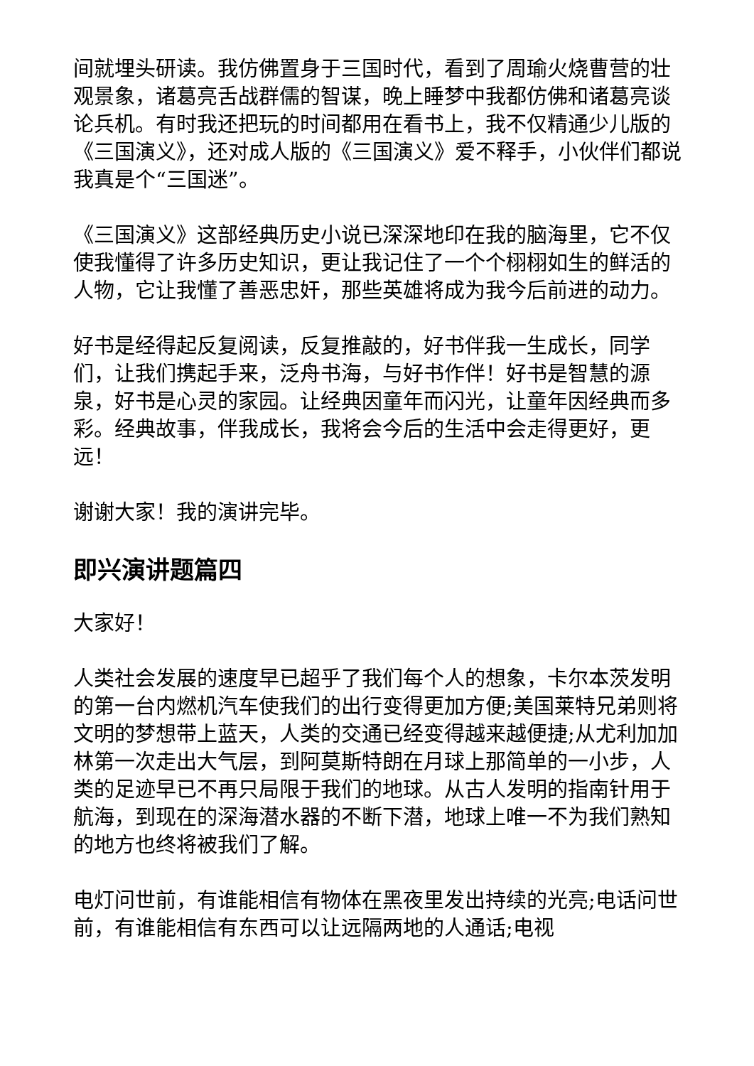间就埋头研读。我仿佛置身于三国时代，看到了周瑜火烧曹营的壮观景象，诸葛亮舌战群儒的智谋，晚上睡梦中我都仿佛和诸葛亮谈论兵机。有时我还把玩的时间都用在看书上，我不仅精通少儿版的《三国演义》，还对成人版的《三国演义》爱不释手，小伙伴们都说我真是个“三国迷”。
《三国演义》这部经典历史小说已深深地印在我的脑海里，它不仅使我懂得了许多历史知识，更让我记住了一个个栩栩如生的鲜活的人物，它让我懂了善恶忠奸，那些英雄将成为我今后前进的动力。
好书是经得起反复阅读，反复推敲的，好书伴我一生成长，同学们，让我们携起手来，泛舟书海，与好书作伴！好书是智慧的源泉，好书是心灵的家园。让经典因童年而闪光，让童年因经典而多彩。经典故事，伴我成长，我将会今后的生活中会走得更好，更远！
谢谢大家！我的演讲完毕。
即兴演讲题篇四
大家好！
人类社会发展的速度早已超乎了我们每个人的想象，卡尔本茨发明的第一台内燃机汽车使我们的出行变得更加方便;美国莱特兄弟则将文明的梦想带上蓝天，人类的交通已经变得越来越便捷;从尤利加加林第一次走出大气层，到阿莫斯特朗在月球上那简单的一小步，人类的足迹早已不再只局限于我们的地球。从古人发明的指南针用于航海，到现在的深海潜水器的不断下潜，地球上唯一不为我们熟知的地方也终将被我们了解。
电灯问世前，有谁能相信有物体在黑夜里发出持续的光亮;电话问世前，有谁能相信有东西可以让远隔两地的人通话;电视